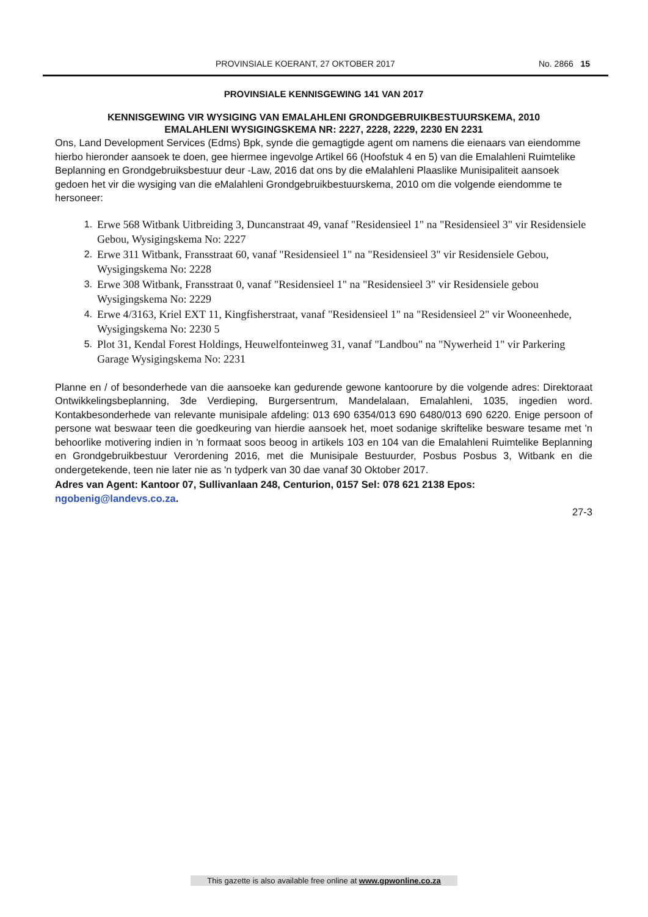PROVINSIALE KOERANT, 27 OKTOBER 2017 No. 2866 15
PROVINSIALE KENNISGEWING 141 VAN 2017
KENNISGEWING VIR WYSIGING VAN EMALAHLENI GRONDGEBRUIKBESTUURSKEMA, 2010
EMALAHLENI WYSIGINGSKEMA NR: 2227, 2228, 2229, 2230 EN 2231
Ons, Land Development Services (Edms) Bpk, synde die gemagtigde agent om namens die eienaars van eiendomme hierbo hieronder aansoek te doen, gee hiermee ingevolge Artikel 66 (Hoofstuk 4 en 5) van die Emalahleni Ruimtelike Beplanning en Grondgebruiksbestuur deur -Law, 2016 dat ons by die eMalahleni Plaaslike Munisipaliteit aansoek gedoen het vir die wysiging van die eMalahleni Grondgebruikbestuurskema, 2010 om die volgende eiendomme te hersoneer:
1. Erwe 568 Witbank Uitbreiding 3, Duncanstraat 49, vanaf "Residensieel 1" na "Residensieel 3" vir Residensiele Gebou, Wysigingskema No: 2227
2. Erwe 311 Witbank, Fransstraat 60, vanaf "Residensieel 1" na "Residensieel 3" vir Residensiele Gebou, Wysigingskema No: 2228
3. Erwe 308 Witbank, Fransstraat 0, vanaf "Residensieel 1" na "Residensieel 3" vir Residensiele gebou Wysigingskema No: 2229
4. Erwe 4/3163, Kriel EXT 11, Kingfisherstraat, vanaf "Residensieel 1" na "Residensieel 2" vir Wooneenhede, Wysigingskema No: 2230 5
5. Plot 31, Kendal Forest Holdings, Heuwelfonteinweg 31, vanaf "Landbou" na "Nywerheid 1" vir Parkering Garage Wysigingskema No: 2231
Planne en / of besonderhede van die aansoeke kan gedurende gewone kantoorure by die volgende adres: Direktoraat Ontwikkelingsbeplanning, 3de Verdieping, Burgersentrum, Mandelalaan, Emalahleni, 1035, ingedien word. Kontakbesonderhede van relevante munisipale afdeling: 013 690 6354/013 690 6480/013 690 6220. Enige persoon of persone wat beswaar teen die goedkeuring van hierdie aansoek het, moet sodanige skriftelike besware tesame met 'n behoorlike motivering indien in 'n formaat soos beoog in artikels 103 en 104 van die Emalahleni Ruimtelike Beplanning en Grondgebruikbestuur Verordening 2016, met die Munisipale Bestuurder, Posbus Posbus 3, Witbank en die ondergetekende, teen nie later nie as 'n tydperk van 30 dae vanaf 30 Oktober 2017.
Adres van Agent: Kantoor 07, Sullivanlaan 248, Centurion, 0157 Sel: 078 621 2138 Epos:
ngobenig@landevs.co.za.
27-3
This gazette is also available free online at www.gpwonline.co.za